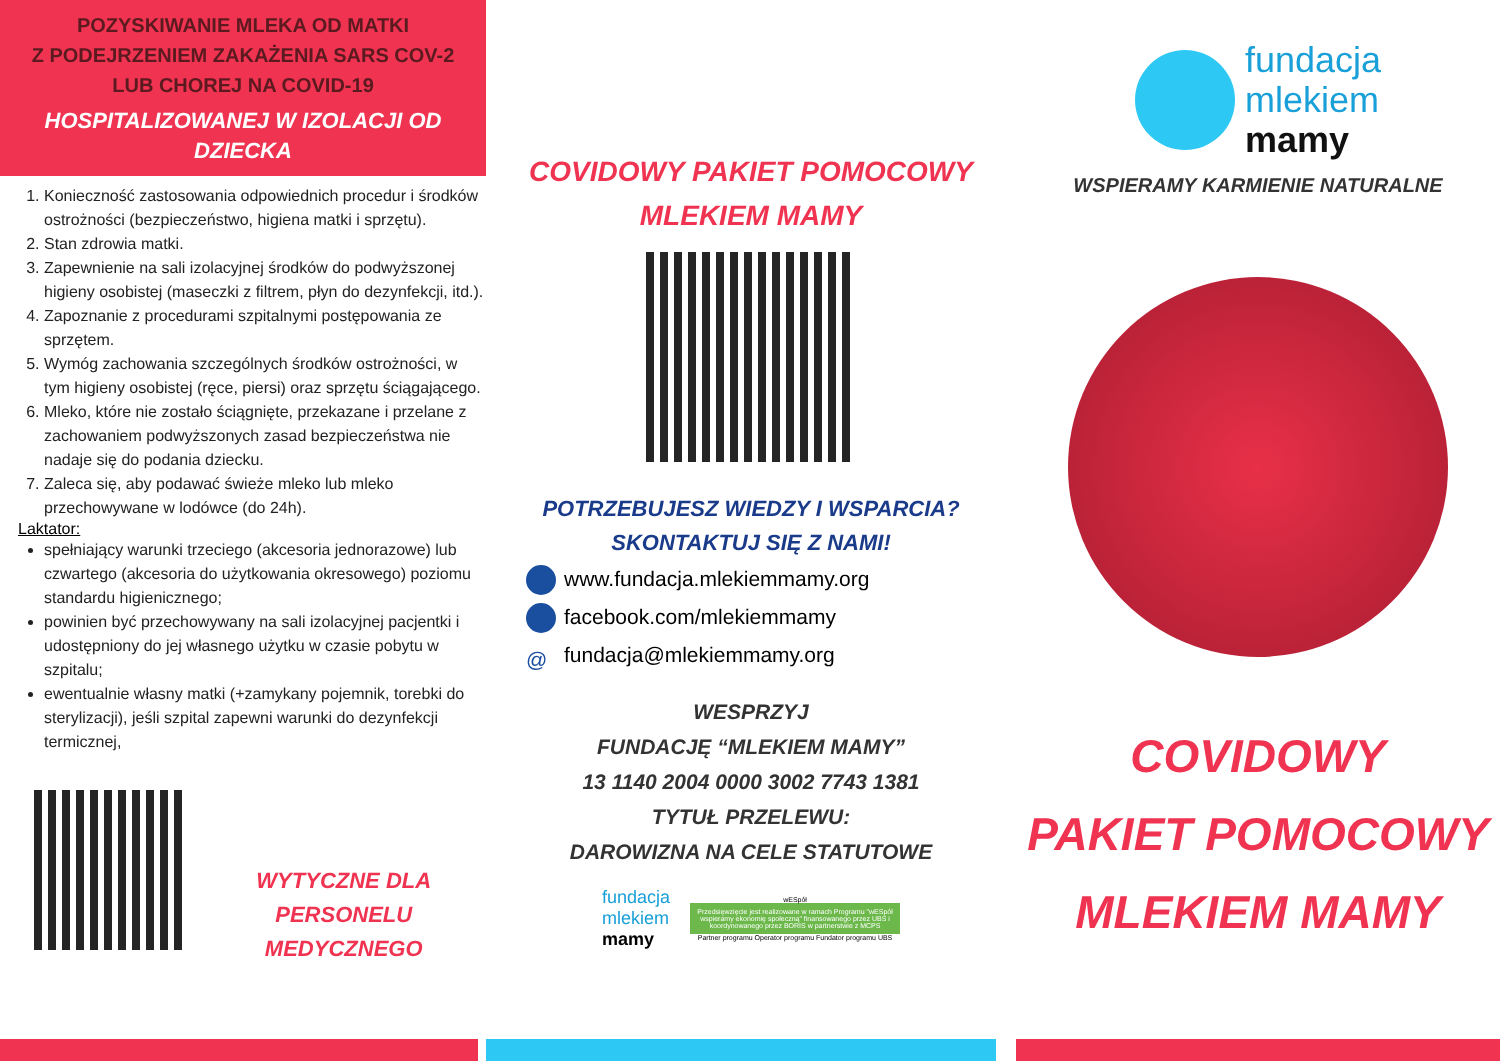POZYSKIWANIE MLEKA OD MATKI
Z PODEJRZENIEM ZAKAŻENIA SARS COV-2
LUB CHOREJ NA COVID-19
HOSPITALIZOWANEJ W IZOLACJI OD DZIECKA
1. Konieczność zastosowania odpowiednich procedur i środków ostrożności (bezpieczeństwo, higiena matki i sprzętu).
2. Stan zdrowia matki.
3. Zapewnienie na sali izolacyjnej środków do podwyższonej higieny osobistej (maseczki z filtrem, płyn do dezynfekcji, itd.).
4. Zapoznanie z procedurami szpitalnymi postępowania ze sprzętem.
5. Wymóg zachowania szczególnych środków ostrożności, w tym higieny osobistej (ręce, piersi) oraz sprzętu ściągającego.
6. Mleko, które nie zostało ściągnięte, przekazane i przelane z zachowaniem podwyższonych zasad bezpieczeństwa nie nadaje się do podania dziecku.
7. Zaleca się, aby podawać świeże mleko lub mleko przechowywane w lodówce (do 24h).
Laktator:
spełniający warunki trzeciego (akcesoria jednorazowe) lub czwartego (akcesoria do użytkowania okresowego) poziomu standardu higienicznego;
powinien być przechowywany na sali izolacyjnej pacjentki i udostępniony do jej własnego użytku w czasie pobytu w szpitalu;
ewentualnie własny matki (+zamykany pojemnik, torebki do sterylizacji), jeśli szpital zapewni warunki do dezynfekcji termicznej,
WYTYCZNE DLA
PERSONELU MEDYCZNEGO
COVIDOWY PAKIET POMOCOWY
MLEKIEM MAMY
POTRZEBUJESZ WIEDZY I WSPARCIA?
SKONTAKTUJ SIĘ Z NAMI!
www.fundacja.mlekiemmamy.org
facebook.com/mlekiemmamy
@ fundacja@mlekiemmamy.org
WESPRZYJ
FUNDACJĘ “MLEKIEM MAMY”
13 1140 2004 0000 3002 7743 1381
TYTUŁ PRZELEWU:
DAROWIZNA NA CELE STATUTOWE
fundacja
mlekiem
mamy
wESpół
Przedsięwzięcie jest realizowane w ramach Programu "wESpół wspieramy ekonomię społeczną" finansowanego przez UBS i koordynowanego przez BORIS w partnerstwie z MCPS
Partner programu Operator programu Fundator programu UBS
fundacja
mlekiem
mamy
WSPIERAMY KARMIENIE NATURALNE
COVIDOWY
PAKIET POMOCOWY
MLEKIEM MAMY